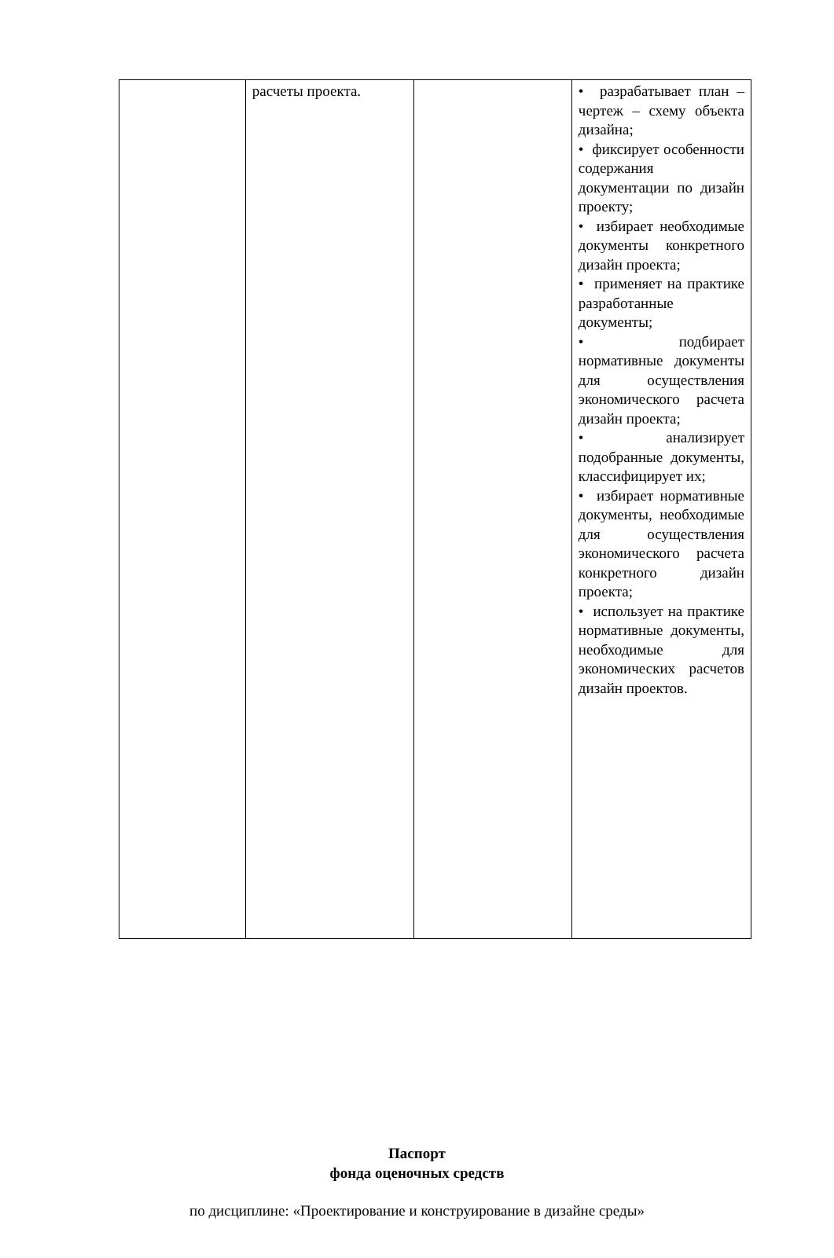| | расчеты проекта. | | • разрабатывает план – чертеж – схему объекта дизайна; • фиксирует особенности содержания документации по дизайн проекту; • избирает необходимые документы конкретного дизайн проекта; • применяет на практике разработанные документы; • подбирает нормативные документы для осуществления экономического расчета дизайн проекта; • анализирует подобранные документы, классифицирует их; • избирает нормативные документы, необходимые для осуществления экономического расчета конкретного дизайн проекта; • использует на практике нормативные документы, необходимые для экономических расчетов дизайн проектов. |
Паспорт
фонда оценочных средств
по дисциплине: «Проектирование и конструирование в дизайне среды»